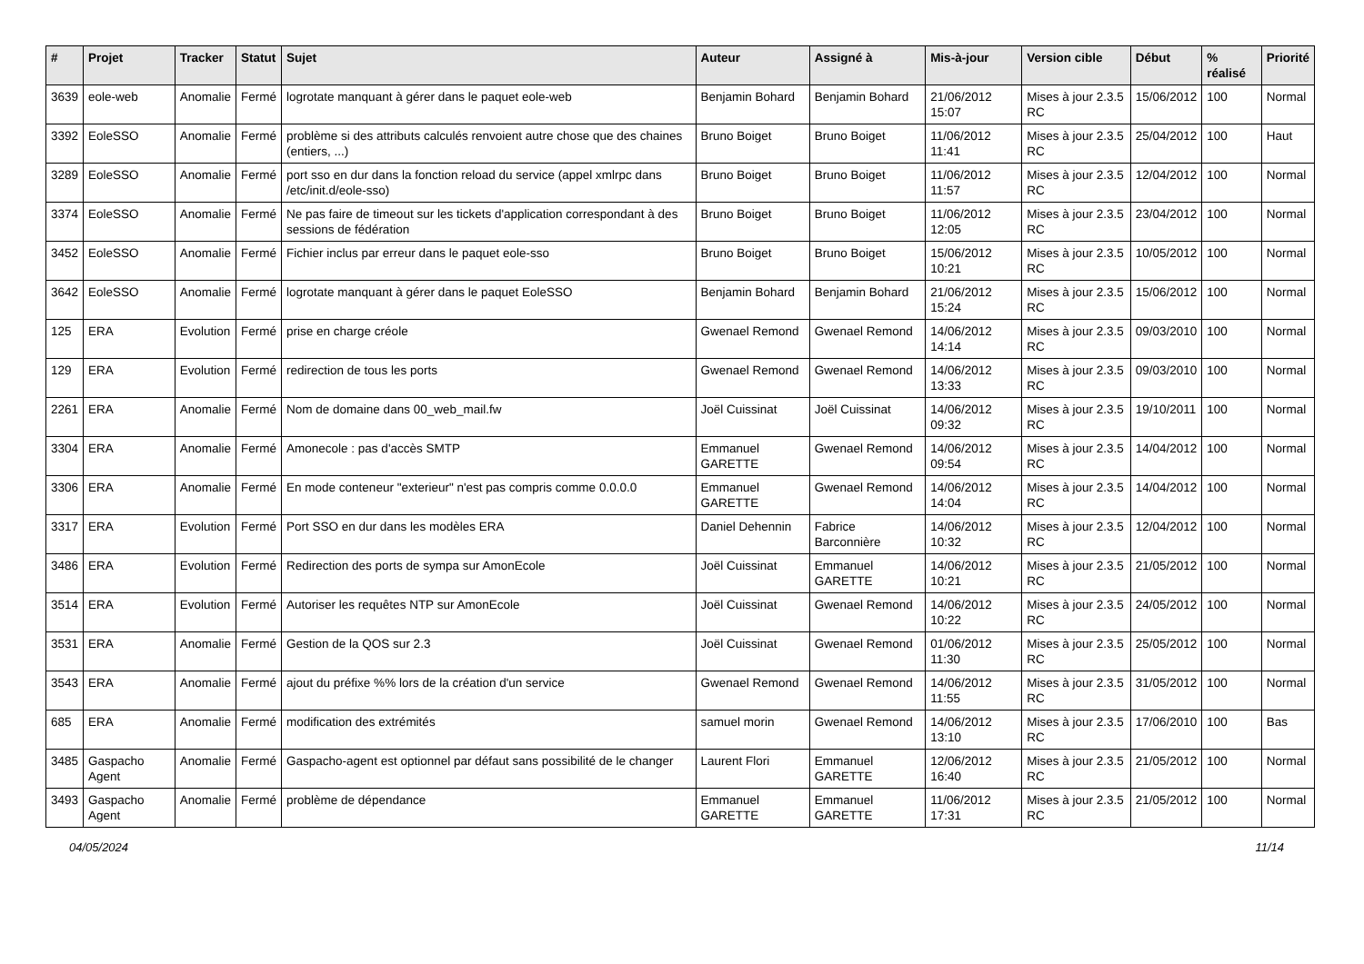| # | Projet | Tracker | Statut | Sujet | Auteur | Assigné à | Mis-à-jour | Version cible | Début | % réalisé | Priorité |
| --- | --- | --- | --- | --- | --- | --- | --- | --- | --- | --- | --- |
| 3639 | eole-web | Anomalie | Fermé | logrotate manquant à gérer dans le paquet eole-web | Benjamin Bohard | Benjamin Bohard | 21/06/2012 15:07 | Mises à jour 2.3.5 RC | 15/06/2012 | 100 | Normal |
| 3392 | EoleSSO | Anomalie | Fermé | problème si des attributs calculés renvoient autre chose que des chaines (entiers, ...) | Bruno Boiget | Bruno Boiget | 11/06/2012 11:41 | Mises à jour 2.3.5 RC | 25/04/2012 | 100 | Haut |
| 3289 | EoleSSO | Anomalie | Fermé | port sso en dur dans la fonction reload du service (appel xmlrpc dans /etc/init.d/eole-sso) | Bruno Boiget | Bruno Boiget | 11/06/2012 11:57 | Mises à jour 2.3.5 RC | 12/04/2012 | 100 | Normal |
| 3374 | EoleSSO | Anomalie | Fermé | Ne pas faire de timeout sur les tickets d'application correspondant à des sessions de fédération | Bruno Boiget | Bruno Boiget | 11/06/2012 12:05 | Mises à jour 2.3.5 RC | 23/04/2012 | 100 | Normal |
| 3452 | EoleSSO | Anomalie | Fermé | Fichier inclus par erreur dans le paquet eole-sso | Bruno Boiget | Bruno Boiget | 15/06/2012 10:21 | Mises à jour 2.3.5 RC | 10/05/2012 | 100 | Normal |
| 3642 | EoleSSO | Anomalie | Fermé | logrotate manquant à gérer dans le paquet EoleSSO | Benjamin Bohard | Benjamin Bohard | 21/06/2012 15:24 | Mises à jour 2.3.5 RC | 15/06/2012 | 100 | Normal |
| 125 | ERA | Evolution | Fermé | prise en charge créole | Gwenael Remond | Gwenael Remond | 14/06/2012 14:14 | Mises à jour 2.3.5 RC | 09/03/2010 | 100 | Normal |
| 129 | ERA | Evolution | Fermé | redirection de tous les ports | Gwenael Remond | Gwenael Remond | 14/06/2012 13:33 | Mises à jour 2.3.5 RC | 09/03/2010 | 100 | Normal |
| 2261 | ERA | Anomalie | Fermé | Nom de domaine dans 00_web_mail.fw | Joël Cuissinat | Joël Cuissinat | 14/06/2012 09:32 | Mises à jour 2.3.5 RC | 19/10/2011 | 100 | Normal |
| 3304 | ERA | Anomalie | Fermé | Amonecole : pas d'accès SMTP | Emmanuel GARETTE | Gwenael Remond | 14/06/2012 09:54 | Mises à jour 2.3.5 RC | 14/04/2012 | 100 | Normal |
| 3306 | ERA | Anomalie | Fermé | En mode conteneur "exterieur" n'est pas compris comme 0.0.0.0 | Emmanuel GARETTE | Gwenael Remond | 14/06/2012 14:04 | Mises à jour 2.3.5 RC | 14/04/2012 | 100 | Normal |
| 3317 | ERA | Evolution | Fermé | Port SSO en dur dans les modèles ERA | Daniel Dehennin | Fabrice Barconnière | 14/06/2012 10:32 | Mises à jour 2.3.5 RC | 12/04/2012 | 100 | Normal |
| 3486 | ERA | Evolution | Fermé | Redirection des ports de sympa sur AmonEcole | Joël Cuissinat | Emmanuel GARETTE | 14/06/2012 10:21 | Mises à jour 2.3.5 RC | 21/05/2012 | 100 | Normal |
| 3514 | ERA | Evolution | Fermé | Autoriser les requêtes NTP sur AmonEcole | Joël Cuissinat | Gwenael Remond | 14/06/2012 10:22 | Mises à jour 2.3.5 RC | 24/05/2012 | 100 | Normal |
| 3531 | ERA | Anomalie | Fermé | Gestion de la QOS sur 2.3 | Joël Cuissinat | Gwenael Remond | 01/06/2012 11:30 | Mises à jour 2.3.5 RC | 25/05/2012 | 100 | Normal |
| 3543 | ERA | Anomalie | Fermé | ajout du préfixe %% lors de la création d'un service | Gwenael Remond | Gwenael Remond | 14/06/2012 11:55 | Mises à jour 2.3.5 RC | 31/05/2012 | 100 | Normal |
| 685 | ERA | Anomalie | Fermé | modification des extrémités | samuel morin | Gwenael Remond | 14/06/2012 13:10 | Mises à jour 2.3.5 RC | 17/06/2010 | 100 | Bas |
| 3485 | Gaspacho Agent | Anomalie | Fermé | Gaspacho-agent est optionnel par défaut sans possibilité de le changer | Laurent Flori | Emmanuel GARETTE | 12/06/2012 16:40 | Mises à jour 2.3.5 RC | 21/05/2012 | 100 | Normal |
| 3493 | Gaspacho Agent | Anomalie | Fermé | problème de dépendance | Emmanuel GARETTE | Emmanuel GARETTE | 11/06/2012 17:31 | Mises à jour 2.3.5 RC | 21/05/2012 | 100 | Normal |
04/05/2024 11/14